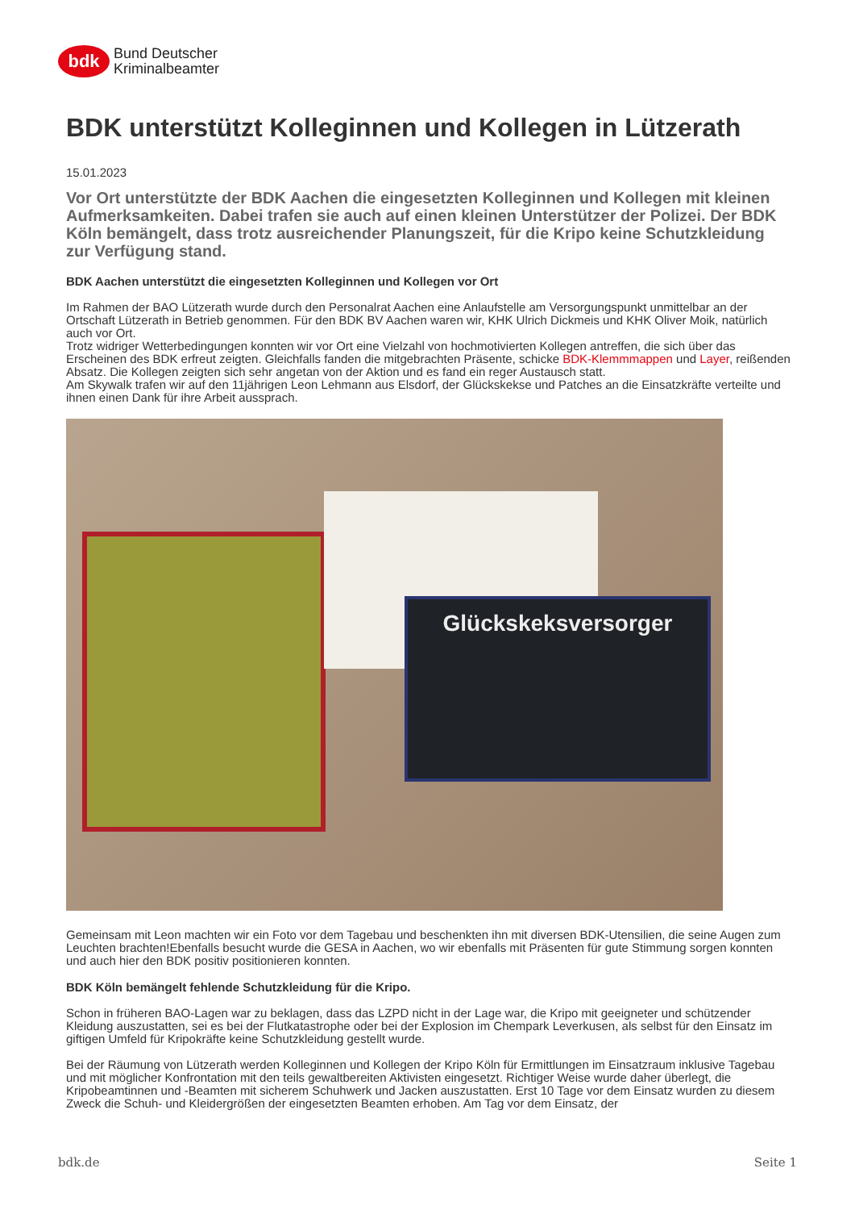bdk
Bund Deutscher
Kriminalbeamter
BDK unterstützt Kolleginnen und Kollegen in Lützerath
15.01.2023
Vor Ort unterstützte der BDK Aachen die eingesetzten Kolleginnen und Kollegen mit kleinen Aufmerksamkeiten. Dabei trafen sie auch auf einen kleinen Unterstützer der Polizei. Der BDK Köln bemängelt, dass trotz ausreichender Planungszeit, für die Kripo keine Schutzkleidung zur Verfügung stand.
BDK Aachen unterstützt die eingesetzten Kolleginnen und Kollegen vor Ort
Im Rahmen der BAO Lützerath wurde durch den Personalrat Aachen eine Anlaufstelle am Versorgungspunkt unmittelbar an der Ortschaft Lützerath in Betrieb genommen. Für den BDK BV Aachen waren wir, KHK Ulrich Dickmeis und KHK Oliver Moik, natürlich auch vor Ort.
Trotz widriger Wetterbedingungen konnten wir vor Ort eine Vielzahl von hochmotivierten Kollegen antreffen, die sich über das Erscheinen des BDK erfreut zeigten. Gleichfalls fanden die mitgebrachten Präsente, schicke BDK-Klemmmappen und Layer, reißenden Absatz. Die Kollegen zeigten sich sehr angetan von der Aktion und es fand ein reger Austausch statt.
Am Skywalk trafen wir auf den 11jährigen Leon Lehmann aus Elsdorf, der Glückskekse und Patches an die Einsatzkräfte verteilte und ihnen einen Dank für ihre Arbeit aussprach.
Glückskeksversorger
Gemeinsam mit Leon machten wir ein Foto vor dem Tagebau und beschenkten ihn mit diversen BDK-Utensilien, die seine Augen zum Leuchten brachten!Ebenfalls besucht wurde die GESA in Aachen, wo wir ebenfalls mit Präsenten für gute Stimmung sorgen konnten und auch hier den BDK positiv positionieren konnten.
BDK Köln bemängelt fehlende Schutzkleidung für die Kripo.
Schon in früheren BAO-Lagen war zu beklagen, dass das LZPD nicht in der Lage war, die Kripo mit geeigneter und schützender Kleidung auszustatten, sei es bei der Flutkatastrophe oder bei der Explosion im Chempark Leverkusen, als selbst für den Einsatz im giftigen Umfeld für Kripokräfte keine Schutzkleidung gestellt wurde.
Bei der Räumung von Lützerath werden Kolleginnen und Kollegen der Kripo Köln für Ermittlungen im Einsatzraum inklusive Tagebau und mit möglicher Konfrontation mit den teils gewaltbereiten Aktivisten eingesetzt. Richtiger Weise wurde daher überlegt, die Kripobeamtinnen und -Beamten mit sicherem Schuhwerk und Jacken auszustatten. Erst 10 Tage vor dem Einsatz wurden zu diesem Zweck die Schuh- und Kleidergrößen der eingesetzten Beamten erhoben. Am Tag vor dem Einsatz, der
bdk.de Seite 1